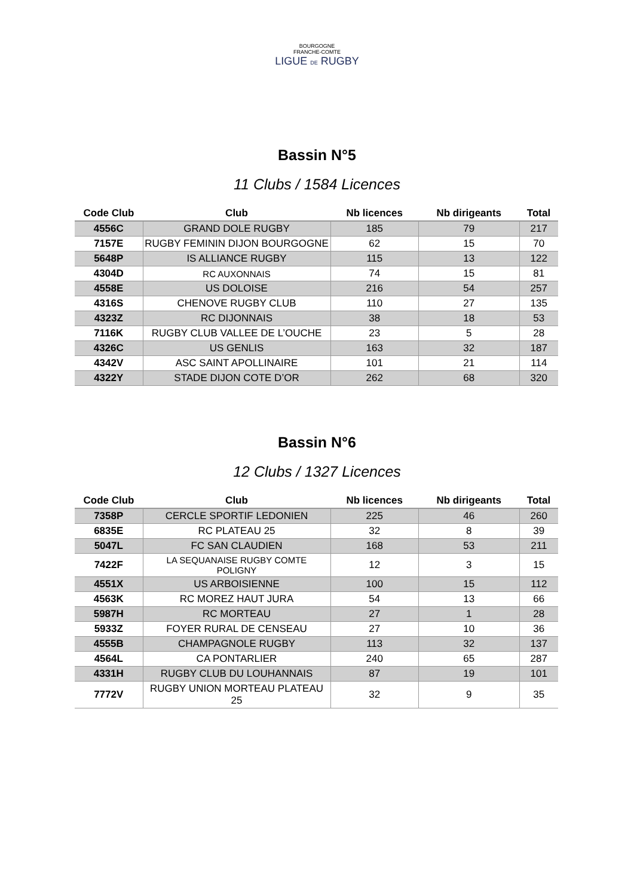BOURGOGNE
FRANCHE-COMTE
LIGUE DE RUGBY
Bassin N°5
11 Clubs / 1584 Licences
| Code Club | Club | Nb licences | Nb dirigeants | Total |
| --- | --- | --- | --- | --- |
| 4556C | GRAND DOLE RUGBY | 185 | 79 | 217 |
| 7157E | RUGBY FEMININ DIJON BOURGOGNE | 62 | 15 | 70 |
| 5648P | IS ALLIANCE RUGBY | 115 | 13 | 122 |
| 4304D | RC AUXONNAIS | 74 | 15 | 81 |
| 4558E | US DOLOISE | 216 | 54 | 257 |
| 4316S | CHENOVE RUGBY CLUB | 110 | 27 | 135 |
| 4323Z | RC DIJONNAIS | 38 | 18 | 53 |
| 7116K | RUGBY CLUB VALLEE DE L’OUCHE | 23 | 5 | 28 |
| 4326C | US GENLIS | 163 | 32 | 187 |
| 4342V | ASC SAINT APOLLINAIRE | 101 | 21 | 114 |
| 4322Y | STADE DIJON COTE D’OR | 262 | 68 | 320 |
Bassin N°6
12 Clubs / 1327 Licences
| Code Club | Club | Nb licences | Nb dirigeants | Total |
| --- | --- | --- | --- | --- |
| 7358P | CERCLE SPORTIF LEDONIEN | 225 | 46 | 260 |
| 6835E | RC PLATEAU 25 | 32 | 8 | 39 |
| 5047L | FC SAN CLAUDIEN | 168 | 53 | 211 |
| 7422F | LA SEQUANAISE RUGBY COMTE POLIGNY | 12 | 3 | 15 |
| 4551X | US ARBOISIENNE | 100 | 15 | 112 |
| 4563K | RC MOREZ HAUT JURA | 54 | 13 | 66 |
| 5987H | RC MORTEAU | 27 | 1 | 28 |
| 5933Z | FOYER RURAL DE CENSEAU | 27 | 10 | 36 |
| 4555B | CHAMPAGNOLE RUGBY | 113 | 32 | 137 |
| 4564L | CA PONTARLIER | 240 | 65 | 287 |
| 4331H | RUGBY CLUB DU LOUHANNAIS | 87 | 19 | 101 |
| 7772V | RUGBY UNION MORTEAU PLATEAU 25 | 32 | 9 | 35 |